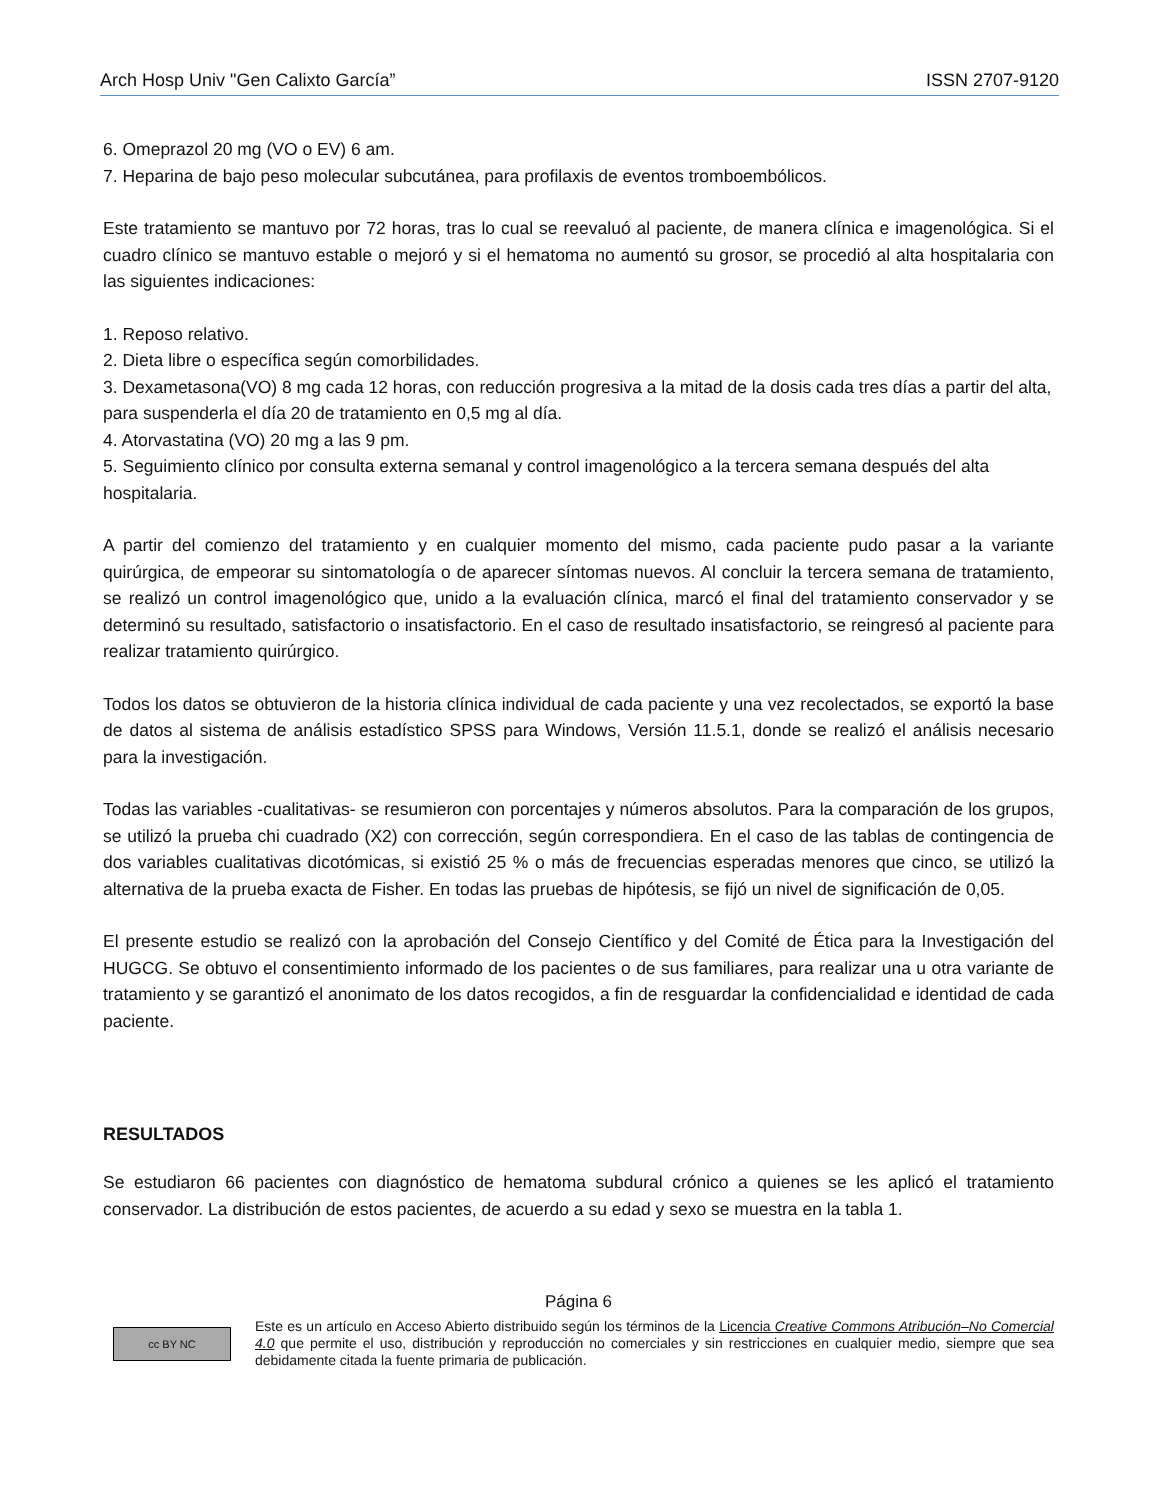Arch Hosp Univ "Gen Calixto García” ISSN 2707-9120
6. Omeprazol 20 mg (VO o EV) 6 am.
7. Heparina de bajo peso molecular subcutánea, para profilaxis de eventos tromboembólicos.
Este tratamiento se mantuvo por 72 horas, tras lo cual se reevaluó al paciente, de manera clínica e imagenológica. Si el cuadro clínico se mantuvo estable o mejoró y si el hematoma no aumentó su grosor, se procedió al alta hospitalaria con las siguientes indicaciones:
1. Reposo relativo.
2. Dieta libre o específica según comorbilidades.
3. Dexametasona(VO) 8 mg cada 12 horas, con reducción progresiva a la mitad de la dosis cada tres días a partir del alta, para suspenderla el día 20 de tratamiento en 0,5 mg al día.
4. Atorvastatina (VO) 20 mg a las 9 pm.
5. Seguimiento clínico por consulta externa semanal y control imagenológico a la tercera semana después del alta hospitalaria.
A partir del comienzo del tratamiento y en cualquier momento del mismo, cada paciente pudo pasar a la variante quirúrgica, de empeorar su sintomatología o de aparecer síntomas nuevos. Al concluir la tercera semana de tratamiento, se realizó un control imagenológico que, unido a la evaluación clínica, marcó el final del tratamiento conservador y se determinó su resultado, satisfactorio o insatisfactorio. En el caso de resultado insatisfactorio, se reingresó al paciente para realizar tratamiento quirúrgico.
Todos los datos se obtuvieron de la historia clínica individual de cada paciente y una vez recolectados, se exportó la base de datos al sistema de análisis estadístico SPSS para Windows, Versión 11.5.1, donde se realizó el análisis necesario para la investigación.
Todas las variables -cualitativas- se resumieron con porcentajes y números absolutos. Para la comparación de los grupos, se utilizó la prueba chi cuadrado (X2) con corrección, según correspondiera. En el caso de las tablas de contingencia de dos variables cualitativas dicotómicas, si existió 25 % o más de frecuencias esperadas menores que cinco, se utilizó la alternativa de la prueba exacta de Fisher. En todas las pruebas de hipótesis, se fijó un nivel de significación de 0,05.
El presente estudio se realizó con la aprobación del Consejo Científico y del Comité de Ética para la Investigación del HUGCG. Se obtuvo el consentimiento informado de los pacientes o de sus familiares, para realizar una u otra variante de tratamiento y se garantizó el anonimato de los datos recogidos, a fin de resguardar la confidencialidad e identidad de cada paciente.
RESULTADOS
Se estudiaron 66 pacientes con diagnóstico de hematoma subdural crónico a quienes se les aplicó el tratamiento conservador. La distribución de estos pacientes, de acuerdo a su edad y sexo se muestra en la tabla 1.
Página 6
cc BY NC
Este es un artículo en Acceso Abierto distribuido según los términos de la Licencia Creative Commons Atribución–No Comercial 4.0 que permite el uso, distribución y reproducción no comerciales y sin restricciones en cualquier medio, siempre que sea debidamente citada la fuente primaria de publicación.